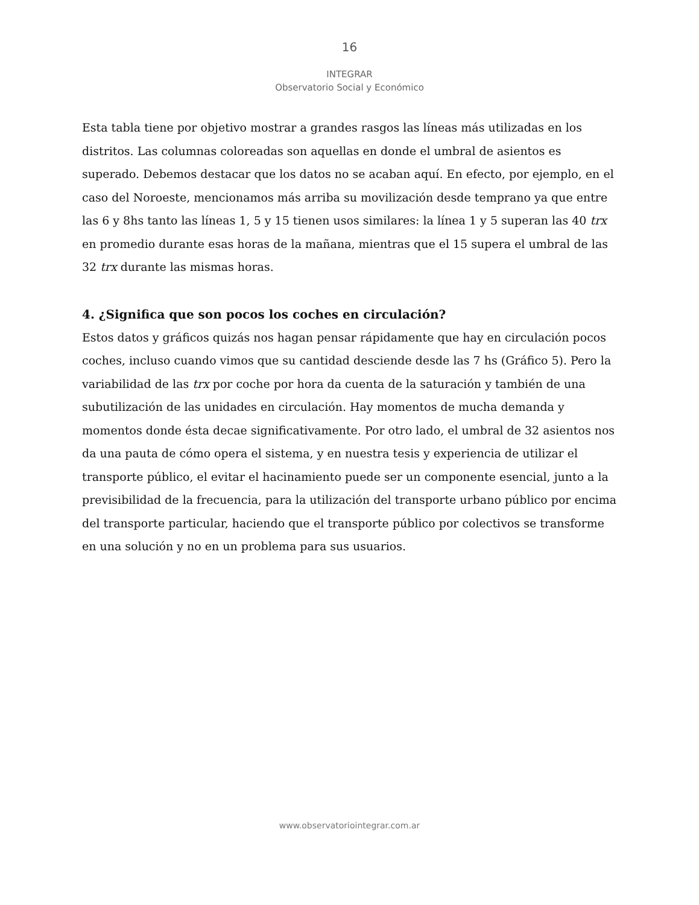16
INTEGRAR
Observatorio Social y Económico
Esta tabla tiene por objetivo mostrar a grandes rasgos las líneas más utilizadas en los distritos. Las columnas coloreadas son aquellas en donde el umbral de asientos es superado. Debemos destacar que los datos no se acaban aquí. En efecto, por ejemplo, en el caso del Noroeste, mencionamos más arriba su movilización desde temprano ya que entre las 6 y 8hs tanto las líneas 1, 5 y 15 tienen usos similares: la línea 1 y 5 superan las 40 trx en promedio durante esas horas de la mañana, mientras que el 15 supera el umbral de las 32 trx durante las mismas horas.
4. ¿Significa que son pocos los coches en circulación?
Estos datos y gráficos quizás nos hagan pensar rápidamente que hay en circulación pocos coches, incluso cuando vimos que su cantidad desciende desde las 7 hs (Gráfico 5). Pero la variabilidad de las trx por coche por hora da cuenta de la saturación y también de una subutilización de las unidades en circulación. Hay momentos de mucha demanda y momentos donde ésta decae significativamente. Por otro lado, el umbral de 32 asientos nos da una pauta de cómo opera el sistema, y en nuestra tesis y experiencia de utilizar el transporte público, el evitar el hacinamiento puede ser un componente esencial, junto a la previsibilidad de la frecuencia, para la utilización del transporte urbano público por encima del transporte particular, haciendo que el transporte público por colectivos se transforme en una solución y no en un problema para sus usuarios.
www.observatoriointegrar.com.ar